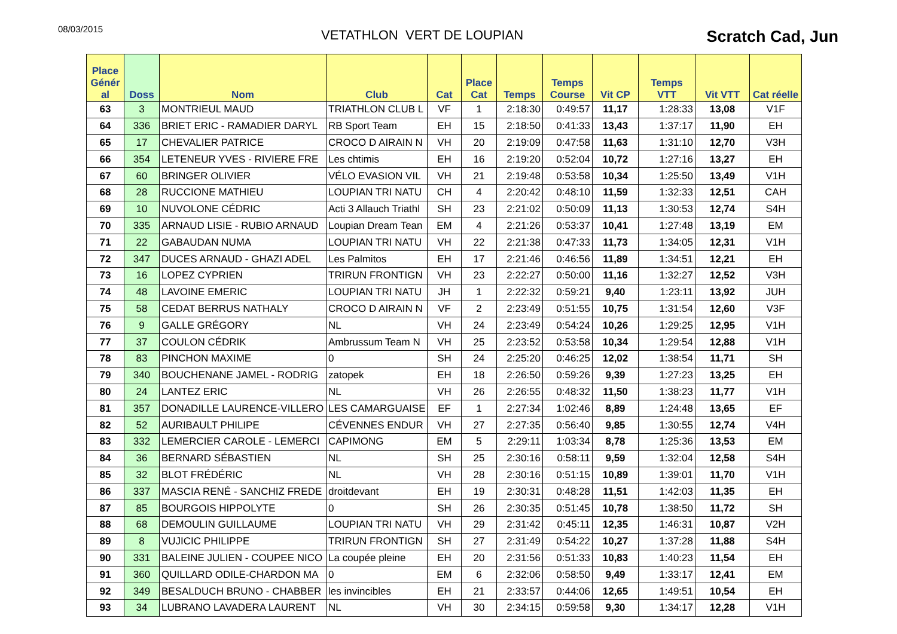08/03/2015
VETATHLON VERT DE LOUPIAN
Scratch Cad, Jun
| Place Génér al | Doss | Nom | Club | Cat | Place Cat | Temps | Temps Course | Vit CP | Temps VTT | Vit VTT | Cat réelle |
| --- | --- | --- | --- | --- | --- | --- | --- | --- | --- | --- | --- |
| 63 | 3 | MONTRIEUL MAUD | TRIATHLON CLUB L | VF | 1 | 2:18:30 | 0:49:57 | 11,17 | 1:28:33 | 13,08 | V1F |
| 64 | 336 | BRIET ERIC - RAMADIER DARYL | RB Sport Team | EH | 15 | 2:18:50 | 0:41:33 | 13,43 | 1:37:17 | 11,90 | EH |
| 65 | 17 | CHEVALIER PATRICE | CROCO D AIRAIN N | VH | 20 | 2:19:09 | 0:47:58 | 11,63 | 1:31:10 | 12,70 | V3H |
| 66 | 354 | LETENEUR YVES - RIVIERE FRE | Les chtimis | EH | 16 | 2:19:20 | 0:52:04 | 10,72 | 1:27:16 | 13,27 | EH |
| 67 | 60 | BRINGER OLIVIER | VÉLO EVASION VIL | VH | 21 | 2:19:48 | 0:53:58 | 10,34 | 1:25:50 | 13,49 | V1H |
| 68 | 28 | RUCCIONE MATHIEU | LOUPIAN TRI NATU | CH | 4 | 2:20:42 | 0:48:10 | 11,59 | 1:32:33 | 12,51 | CAH |
| 69 | 10 | NUVOLONE CÉDRIC | Acti 3 Allauch Triathl | SH | 23 | 2:21:02 | 0:50:09 | 11,13 | 1:30:53 | 12,74 | S4H |
| 70 | 335 | ARNAUD LISIE - RUBIO ARNAUD | Loupian Dream Tean | EM | 4 | 2:21:26 | 0:53:37 | 10,41 | 1:27:48 | 13,19 | EM |
| 71 | 22 | GABAUDAN NUMA | LOUPIAN TRI NATU | VH | 22 | 2:21:38 | 0:47:33 | 11,73 | 1:34:05 | 12,31 | V1H |
| 72 | 347 | DUCES ARNAUD - GHAZI ADEL | Les Palmitos | EH | 17 | 2:21:46 | 0:46:56 | 11,89 | 1:34:51 | 12,21 | EH |
| 73 | 16 | LOPEZ CYPRIEN | TRIRUN FRONTIGN | VH | 23 | 2:22:27 | 0:50:00 | 11,16 | 1:32:27 | 12,52 | V3H |
| 74 | 48 | LAVOINE EMERIC | LOUPIAN TRI NATU | JH | 1 | 2:22:32 | 0:59:21 | 9,40 | 1:23:11 | 13,92 | JUH |
| 75 | 58 | CEDAT BERRUS NATHALY | CROCO D AIRAIN N | VF | 2 | 2:23:49 | 0:51:55 | 10,75 | 1:31:54 | 12,60 | V3F |
| 76 | 9 | GALLE GRÉGORY | NL | VH | 24 | 2:23:49 | 0:54:24 | 10,26 | 1:29:25 | 12,95 | V1H |
| 77 | 37 | COULON CÉDRIK | Ambrussum Team N | VH | 25 | 2:23:52 | 0:53:58 | 10,34 | 1:29:54 | 12,88 | V1H |
| 78 | 83 | PINCHON MAXIME | 0 | SH | 24 | 2:25:20 | 0:46:25 | 12,02 | 1:38:54 | 11,71 | SH |
| 79 | 340 | BOUCHENANE JAMEL - RODRIG | zatopek | EH | 18 | 2:26:50 | 0:59:26 | 9,39 | 1:27:23 | 13,25 | EH |
| 80 | 24 | LANTEZ ERIC | NL | VH | 26 | 2:26:55 | 0:48:32 | 11,50 | 1:38:23 | 11,77 | V1H |
| 81 | 357 | DONADILLE LAURENCE-VILLERO | LES CAMARGUAISE | EF | 1 | 2:27:34 | 1:02:46 | 8,89 | 1:24:48 | 13,65 | EF |
| 82 | 52 | AURIBAULT PHILIPE | CÉVENNES ENDUR | VH | 27 | 2:27:35 | 0:56:40 | 9,85 | 1:30:55 | 12,74 | V4H |
| 83 | 332 | LEMERCIER CAROLE - LEMERCI | CAPIMONG | EM | 5 | 2:29:11 | 1:03:34 | 8,78 | 1:25:36 | 13,53 | EM |
| 84 | 36 | BERNARD SÉBASTIEN | NL | SH | 25 | 2:30:16 | 0:58:11 | 9,59 | 1:32:04 | 12,58 | S4H |
| 85 | 32 | BLOT FRÉDÉRIC | NL | VH | 28 | 2:30:16 | 0:51:15 | 10,89 | 1:39:01 | 11,70 | V1H |
| 86 | 337 | MASCIA RENÉ - SANCHIZ FREDE | droitdevant | EH | 19 | 2:30:31 | 0:48:28 | 11,51 | 1:42:03 | 11,35 | EH |
| 87 | 85 | BOURGOIS HIPPOLYTE | 0 | SH | 26 | 2:30:35 | 0:51:45 | 10,78 | 1:38:50 | 11,72 | SH |
| 88 | 68 | DEMOULIN GUILLAUME | LOUPIAN TRI NATU | VH | 29 | 2:31:42 | 0:45:11 | 12,35 | 1:46:31 | 10,87 | V2H |
| 89 | 8 | VUJICIC PHILIPPE | TRIRUN FRONTIGN | SH | 27 | 2:31:49 | 0:54:22 | 10,27 | 1:37:28 | 11,88 | S4H |
| 90 | 331 | BALEINE JULIEN - COUPEE NICO | La coupée pleine | EH | 20 | 2:31:56 | 0:51:33 | 10,83 | 1:40:23 | 11,54 | EH |
| 91 | 360 | QUILLARD ODILE-CHARDON MA | 0 | EM | 6 | 2:32:06 | 0:58:50 | 9,49 | 1:33:17 | 12,41 | EM |
| 92 | 349 | BESALDUCH BRUNO - CHABBER | les invincibles | EH | 21 | 2:33:57 | 0:44:06 | 12,65 | 1:49:51 | 10,54 | EH |
| 93 | 34 | LUBRANO LAVADERA LAURENT | NL | VH | 30 | 2:34:15 | 0:59:58 | 9,30 | 1:34:17 | 12,28 | V1H |